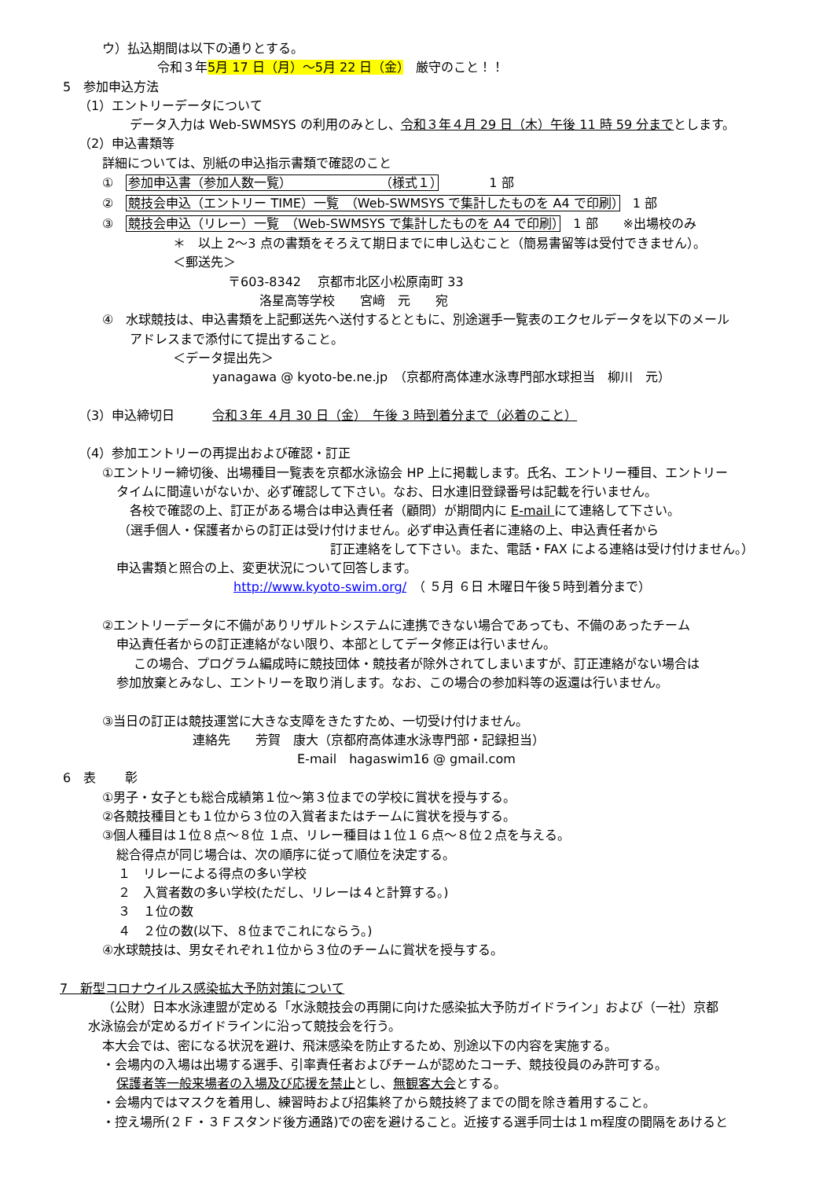ウ）払込期間は以下の通りとする。
令和３年5月 17 日（月）～5月 22 日（金）　厳守のこと！！
5　参加申込方法
（1）エントリーデータについて
データ入力は Web-SWMSYS の利用のみとし、令和３年４月 29 日（木）午後 11 時 59 分までとします。
（2）申込書類等
詳細については、別紙の申込指示書類で確認のこと
①　参加申込書（参加人数一覧）　　　　　　　　（様式１）　　　　1 部
②　競技会申込（エントリー TIME）一覧　（Web-SWMSYS で集計したものを A4 で印刷）　1 部
③　競技会申込（リレー）一覧　（Web-SWMSYS で集計したものを A4 で印刷）　1 部　　※出場校のみ
＊　以上 2～3 点の書類をそろえて期日までに申し込むこと（簡易書留等は受付できません）。
＜郵送先＞
〒603-8342　 京都市北区小松原南町 33
洛星高等学校　　宮﨑　元　　宛
④　水球競技は、申込書類を上記郵送先へ送付するとともに、別途選手一覧表のエクセルデータを以下のメール
アドレスまで添付にて提出すること。
＜データ提出先＞
yanagawa @ kyoto-be.ne.jp　（京都府高体連水泳専門部水球担当　柳川　元）
（3）申込締切日　　　令和３年 ４月 30 日（金）　午後 3 時到着分まで（必着のこと）
（4）参加エントリーの再提出および確認・訂正
①エントリー締切後、出場種目一覧表を京都水泳協会 HP 上に掲載します。氏名、エントリー種目、エントリー
タイムに間違いがないか、必ず確認して下さい。なお、日水連旧登録番号は記載を行いません。
各校で確認の上、訂正がある場合は申込責任者（顧問）が期間内に E-mail にて連絡して下さい。
（選手個人・保護者からの訂正は受け付けません。必ず申込責任者に連絡の上、申込責任者から
訂正連絡をして下さい。また、電話・FAX による連絡は受け付けません。）
申込書類と照合の上、変更状況について回答します。
http://www.kyoto-swim.org/　（ ５月 ６日 木曜日午後５時到着分まで）
②エントリーデータに不備がありリザルトシステムに連携できない場合であっても、不備のあったチーム
申込責任者からの訂正連絡がない限り、本部としてデータ修正は行いません。
この場合、プログラム編成時に競技団体・競技者が除外されてしまいますが、訂正連絡がない場合は
参加放棄とみなし、エントリーを取り消します。なお、この場合の参加料等の返還は行いません。
③当日の訂正は競技運営に大きな支障をきたすため、一切受け付けません。
連絡先　　芳賀　康大（京都府高体連水泳専門部・記録担当）
E-mail　hagaswim16 @ gmail.com
6　表　　 彰
①男子・女子とも総合成績第１位～第３位までの学校に賞状を授与する。
②各競技種目とも１位から３位の入賞者またはチームに賞状を授与する。
③個人種目は１位８点～８位 １点、リレー種目は１位１６点～８位２点を与える。
総合得点が同じ場合は、次の順序に従って順位を決定する。
１　リレーによる得点の多い学校
２　入賞者数の多い学校(ただし、リレーは４と計算する。)
３　１位の数
４　２位の数(以下、８位までこれにならう。)
④水球競技は、男女それぞれ１位から３位のチームに賞状を授与する。
7　新型コロナウイルス感染拡大予防対策について
（公財）日本水泳連盟が定める「水泳競技会の再開に向けた感染拡大予防ガイドライン」および（一社）京都
水泳協会が定めるガイドラインに沿って競技会を行う。
本大会では、密になる状況を避け、飛沫感染を防止するため、別途以下の内容を実施する。
・会場内の入場は出場する選手、引率責任者およびチームが認めたコーチ、競技役員のみ許可する。
保護者等一般来場者の入場及び応援を禁止とし、無観客大会とする。
・会場内ではマスクを着用し、練習時および招集終了から競技終了までの間を除き着用すること。
・控え場所(２Ｆ・３Ｆスタンド後方通路)での密を避けること。近接する選手同士は１m程度の間隔をあけると